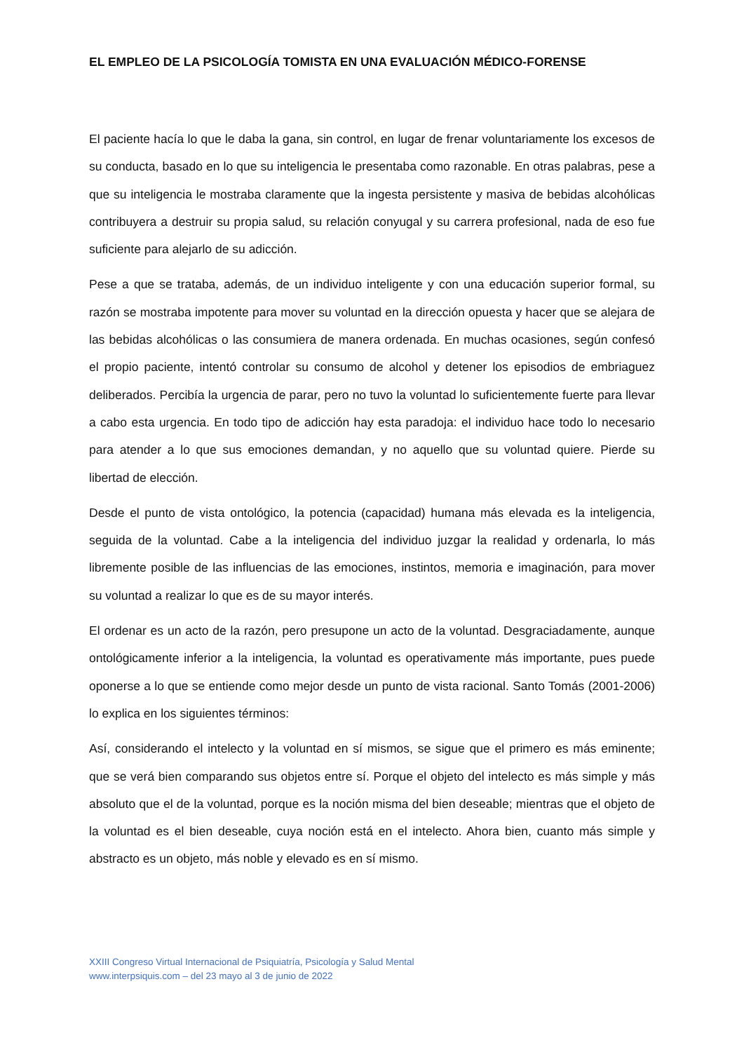EL EMPLEO DE LA PSICOLOGÍA TOMISTA EN UNA EVALUACIÓN MÉDICO-FORENSE
El paciente hacía lo que le daba la gana, sin control, en lugar de frenar voluntariamente los excesos de su conducta, basado en lo que su inteligencia le presentaba como razonable. En otras palabras, pese a que su inteligencia le mostraba claramente que la ingesta persistente y masiva de bebidas alcohólicas contribuyera a destruir su propia salud, su relación conyugal y su carrera profesional, nada de eso fue suficiente para alejarlo de su adicción.
Pese a que se trataba, además, de un individuo inteligente y con una educación superior formal, su razón se mostraba impotente para mover su voluntad en la dirección opuesta y hacer que se alejara de las bebidas alcohólicas o las consumiera de manera ordenada. En muchas ocasiones, según confesó el propio paciente, intentó controlar su consumo de alcohol y detener los episodios de embriaguez deliberados. Percibía la urgencia de parar, pero no tuvo la voluntad lo suficientemente fuerte para llevar a cabo esta urgencia. En todo tipo de adicción hay esta paradoja: el individuo hace todo lo necesario para atender a lo que sus emociones demandan, y no aquello que su voluntad quiere. Pierde su libertad de elección.
Desde el punto de vista ontológico, la potencia (capacidad) humana más elevada es la inteligencia, seguida de la voluntad. Cabe a la inteligencia del individuo juzgar la realidad y ordenarla, lo más libremente posible de las influencias de las emociones, instintos, memoria e imaginación, para mover su voluntad a realizar lo que es de su mayor interés.
El ordenar es un acto de la razón, pero presupone un acto de la voluntad. Desgraciadamente, aunque ontológicamente inferior a la inteligencia, la voluntad es operativamente más importante, pues puede oponerse a lo que se entiende como mejor desde un punto de vista racional. Santo Tomás (2001-2006) lo explica en los siguientes términos:
Así, considerando el intelecto y la voluntad en sí mismos, se sigue que el primero es más eminente; que se verá bien comparando sus objetos entre sí. Porque el objeto del intelecto es más simple y más absoluto que el de la voluntad, porque es la noción misma del bien deseable; mientras que el objeto de la voluntad es el bien deseable, cuya noción está en el intelecto. Ahora bien, cuanto más simple y abstracto es un objeto, más noble y elevado es en sí mismo.
XXIII Congreso Virtual Internacional de Psiquiatría, Psicología y Salud Mental
www.interpsiquis.com – del 23 mayo al 3 de junio de 2022